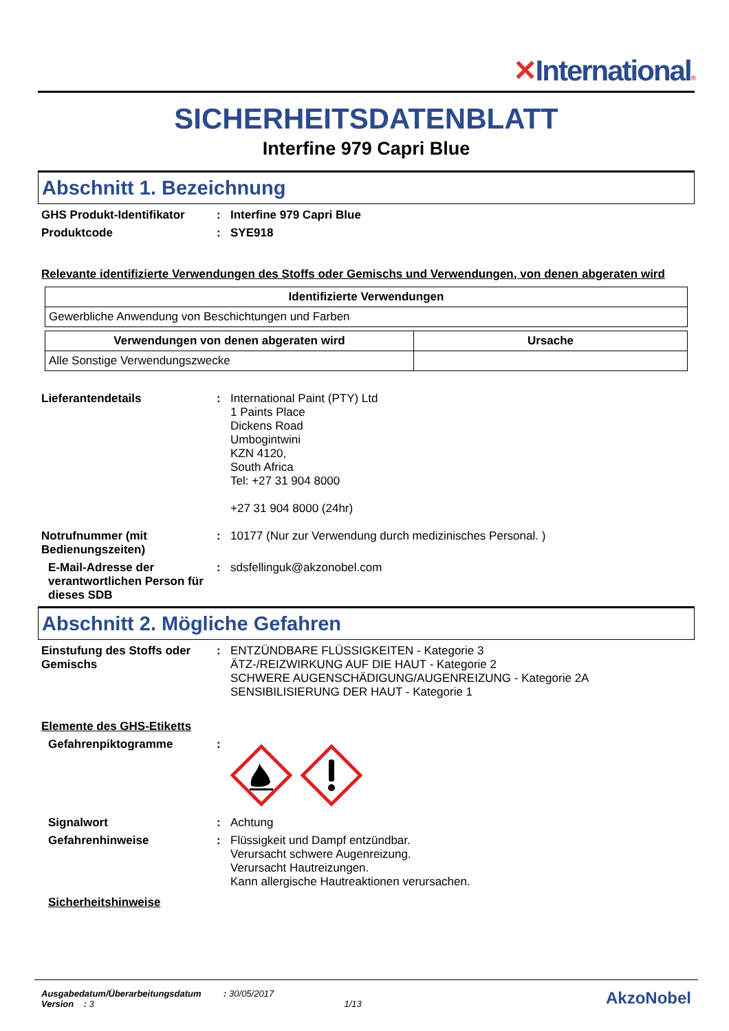✕International®
SICHERHEITSDATENBLATT
Interfine 979 Capri Blue
Abschnitt 1. Bezeichnung
GHS Produkt-Identifikator :
Interfine 979 Capri Blue
Produktcode :
SYE918
Relevante identifizierte Verwendungen des Stoffs oder Gemischs und Verwendungen, von denen abgeraten wird
| Identifizierte Verwendungen |
| --- |
| Gewerbliche Anwendung von Beschichtungen und Farben |
| Verwendungen von denen abgeraten wird | Ursache |
| --- | --- |
| Alle Sonstige Verwendungszwecke | |
Lieferantendetails :
International Paint (PTY) Ltd
1 Paints Place
Dickens Road
Umbogintwini
KZN 4120,
South Africa
Tel: +27 31 904 8000
+27 31 904 8000 (24hr)
Notrufnummer (mit Bedienungszeiten)
:
10177 (Nur zur Verwendung durch medizinisches Personal. )
E-Mail-Adresse der verantwortlichen Person für dieses SDB
:
sdsfellinguk@akzonobel.com
Abschnitt 2. Mögliche Gefahren
Einstufung des Stoffs oder Gemischs
:
ENTZÜNDBARE FLÜSSIGKEITEN - Kategorie 3
ÄTZ-/REIZWIRKUNG AUF DIE HAUT - Kategorie 2
SCHWERE AUGENSCHÄDIGUNG/AUGENREIZUNG - Kategorie 2A
SENSIBILISIERUNG DER HAUT - Kategorie 1
Elemente des GHS-Etiketts
Gefahrenpiktogramme :
Signalwort :
Achtung
Gefahrenhinweise :
Flüssigkeit und Dampf entzündbar.
Verursacht schwere Augenreizung.
Verursacht Hautreizungen.
Kann allergische Hautreaktionen verursachen.
Sicherheitshinweise
Ausgabedatum/Überarbeitungsdatum : 30/05/2017
Version : 3 1/13
AkzoNobel